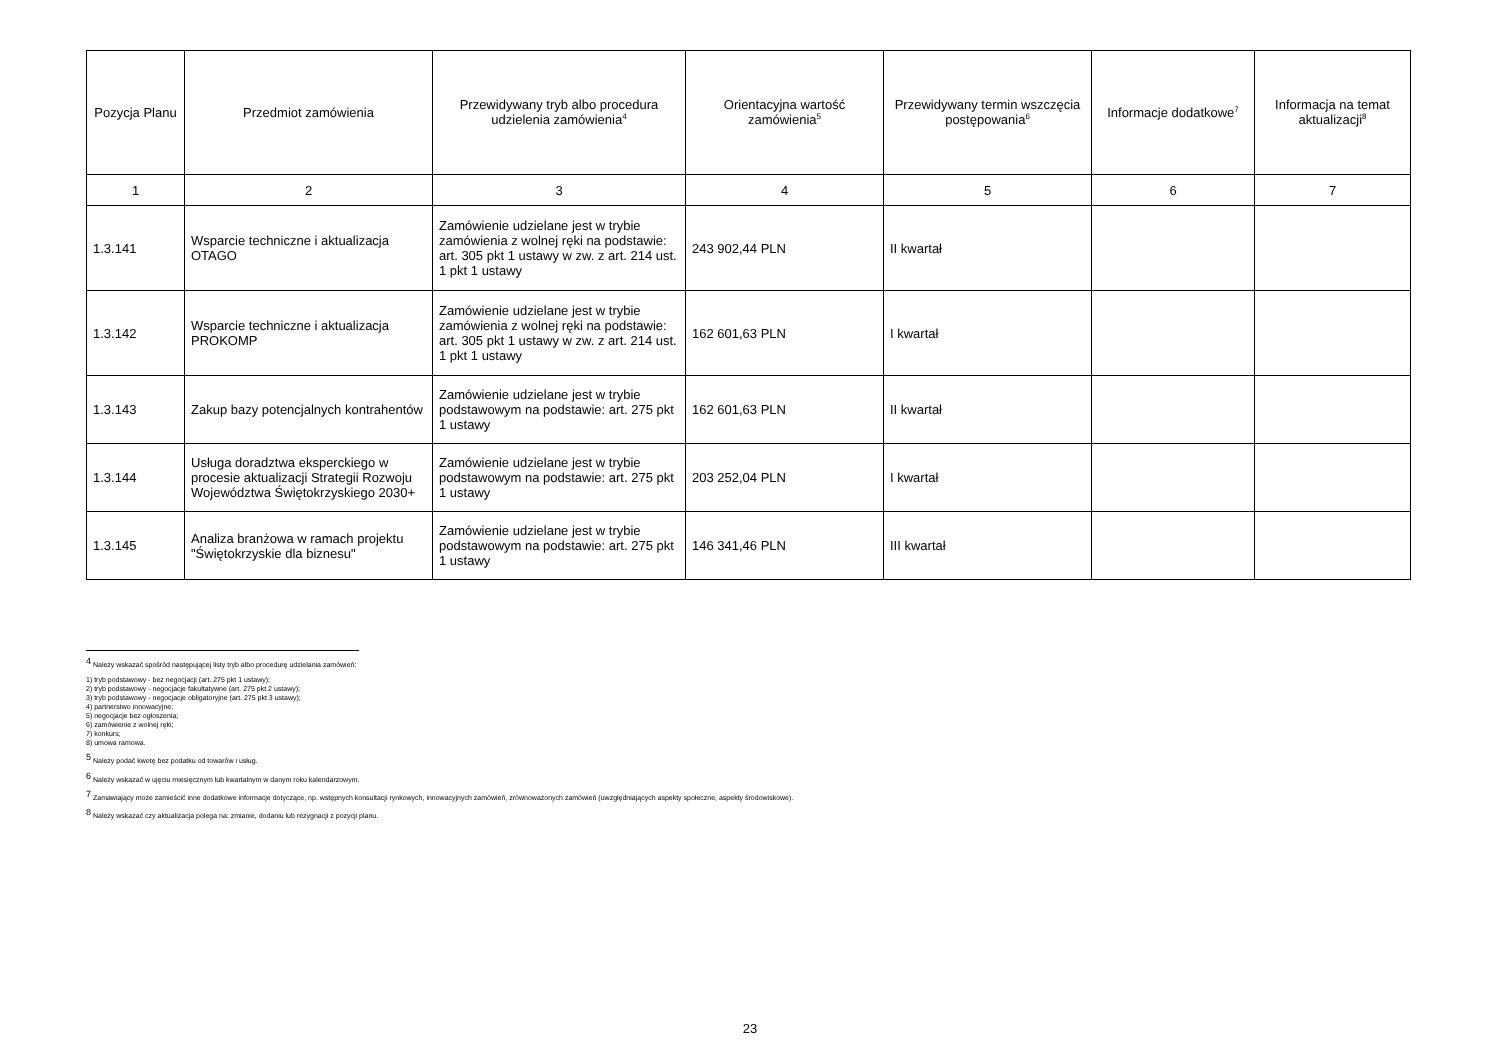| Pozycja Planu | Przedmiot zamówienia | Przewidywany tryb albo procedura udzielenia zamówienia<sup>4</sup> | Orientacyjna wartość zamówienia<sup>5</sup> | Przewidywany termin wszczęcia postępowania<sup>6</sup> | Informacje dodatkowe<sup>7</sup> | Informacja na temat aktualizacji<sup>8</sup> |
| --- | --- | --- | --- | --- | --- | --- |
| 1 | 2 | 3 | 4 | 5 | 6 | 7 |
| 1.3.141 | Wsparcie techniczne i aktualizacja OTAGO | Zamówienie udzielane jest w trybie zamówienia z wolnej ręki na podstawie: art. 305 pkt 1 ustawy w zw. z art. 214 ust. 1 pkt 1 ustawy | 243 902,44 PLN | II kwartał | | |
| 1.3.142 | Wsparcie techniczne i aktualizacja PROKOMP | Zamówienie udzielane jest w trybie zamówienia z wolnej ręki na podstawie: art. 305 pkt 1 ustawy w zw. z art. 214 ust. 1 pkt 1 ustawy | 162 601,63 PLN | I kwartał | | |
| 1.3.143 | Zakup bazy potencjalnych kontrahentów | Zamówienie udzielane jest w trybie podstawowym na podstawie: art. 275 pkt 1 ustawy | 162 601,63 PLN | II kwartał | | |
| 1.3.144 | Usługa doradztwa eksperckiego w procesie aktualizacji Strategii Rozwoju Województwa Świętokrzyskiego 2030+ | Zamówienie udzielane jest w trybie podstawowym na podstawie: art. 275 pkt 1 ustawy | 203 252,04 PLN | I kwartał | | |
| 1.3.145 | Analiza branżowa w ramach projektu "Świętokrzyskie dla biznesu" | Zamówienie udzielane jest w trybie podstawowym na podstawie: art. 275 pkt 1 ustawy | 146 341,46 PLN | III kwartał | | |
<sup>4</sup> Należy wskazać spośród następującej listy tryb albo procedurę udzielania zamówień:
1) tryb podstawowy - bez negocjacji (art. 275 pkt 1 ustawy);
2) tryb podstawowy - negocjacje fakultatywne (art. 275 pkt 2 ustawy);
3) tryb podstawowy - negocjacje obligatoryjne (art. 275 pkt 3 ustawy);
4) partnerstwo innowacyjne;
5) negocjacje bez ogłoszenia;
6) zamówienie z wolnej ręki;
7) konkurs;
8) umowa ramowa.
<sup>5</sup> Należy podać kwotę bez podatku od towarów i usług.
<sup>6</sup> Należy wskazać w ujęciu miesięcznym lub kwartalnym w danym roku kalendarzowym.
<sup>7</sup> Zamawiający może zamieścić inne dodatkowe informacje dotyczące, np. wstępnych konsultacji rynkowych, innowacyjnych zamówień, zrównoważonych zamówień (uwzględniających aspekty społeczne, aspekty środowiskowe).
<sup>8</sup> Należy wskazać czy aktualizacja polega na: zmianie, dodaniu lub rezygnacji z pozycji planu.
23